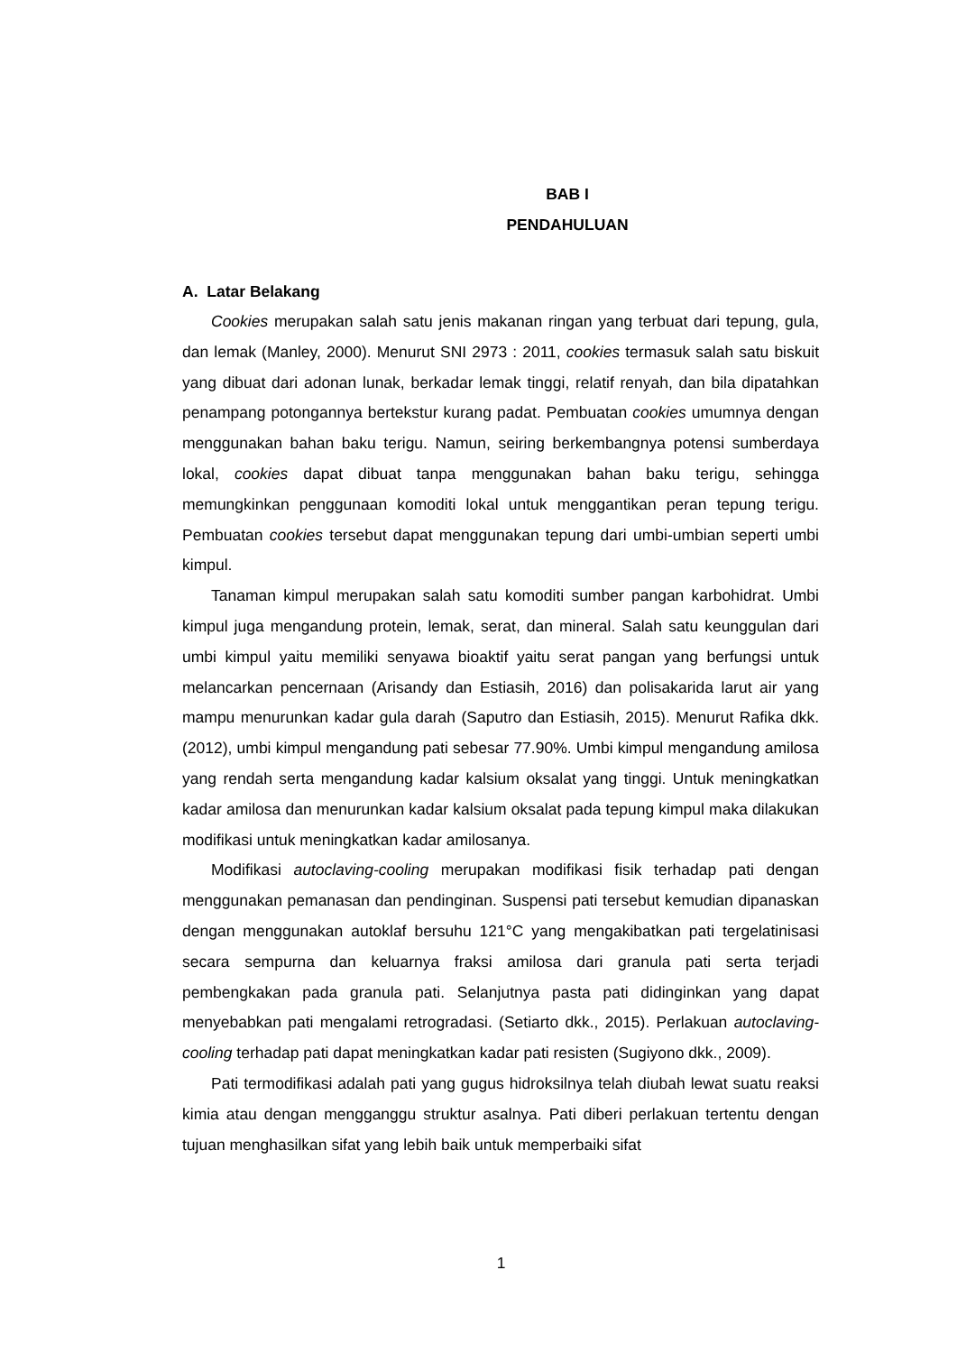BAB I
PENDAHULUAN
A. Latar Belakang
Cookies merupakan salah satu jenis makanan ringan yang terbuat dari tepung, gula, dan lemak (Manley, 2000). Menurut SNI 2973 : 2011, cookies termasuk salah satu biskuit yang dibuat dari adonan lunak, berkadar lemak tinggi, relatif renyah, dan bila dipatahkan penampang potongannya bertekstur kurang padat. Pembuatan cookies umumnya dengan menggunakan bahan baku terigu. Namun, seiring berkembangnya potensi sumberdaya lokal, cookies dapat dibuat tanpa menggunakan bahan baku terigu, sehingga memungkinkan penggunaan komoditi lokal untuk menggantikan peran tepung terigu. Pembuatan cookies tersebut dapat menggunakan tepung dari umbi-umbian seperti umbi kimpul.
Tanaman kimpul merupakan salah satu komoditi sumber pangan karbohidrat. Umbi kimpul juga mengandung protein, lemak, serat, dan mineral. Salah satu keunggulan dari umbi kimpul yaitu memiliki senyawa bioaktif yaitu serat pangan yang berfungsi untuk melancarkan pencernaan (Arisandy dan Estiasih, 2016) dan polisakarida larut air yang mampu menurunkan kadar gula darah (Saputro dan Estiasih, 2015). Menurut Rafika dkk. (2012), umbi kimpul mengandung pati sebesar 77.90%. Umbi kimpul mengandung amilosa yang rendah serta mengandung kadar kalsium oksalat yang tinggi. Untuk meningkatkan kadar amilosa dan menurunkan kadar kalsium oksalat pada tepung kimpul maka dilakukan modifikasi untuk meningkatkan kadar amilosanya.
Modifikasi autoclaving-cooling merupakan modifikasi fisik terhadap pati dengan menggunakan pemanasan dan pendinginan. Suspensi pati tersebut kemudian dipanaskan dengan menggunakan autoklaf bersuhu 121°C yang mengakibatkan pati tergelatinisasi secara sempurna dan keluarnya fraksi amilosa dari granula pati serta terjadi pembengkakan pada granula pati. Selanjutnya pasta pati didinginkan yang dapat menyebabkan pati mengalami retrogradasi. (Setiarto dkk., 2015). Perlakuan autoclaving-cooling terhadap pati dapat meningkatkan kadar pati resisten (Sugiyono dkk., 2009).
Pati termodifikasi adalah pati yang gugus hidroksilnya telah diubah lewat suatu reaksi kimia atau dengan mengganggu struktur asalnya. Pati diberi perlakuan tertentu dengan tujuan menghasilkan sifat yang lebih baik untuk memperbaiki sifat
1